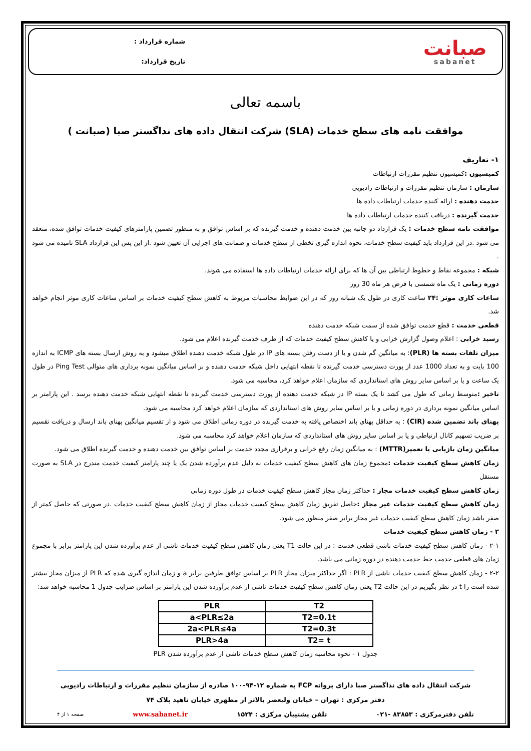صبانت
sabanet
شماره قرارداد :
تاریخ قرارداد:
باسمه تعالی
موافقت نامه های سطح خدمات (SLA) شرکت انتقال داده های نداگستر صبا (صبانت )
۱- تعاریف
کمیسیون : کمیسیون تنظیم مقررات ارتباطات
سازمان : سازمان تنظیم مقررات و ارتباطات رادیویی
خدمت دهنده : ارائه کننده خدمات ارتباطات داده ها
خدمت گیرنده : دریافت کننده خدمات ارتباطات داده ها
موافقت نامه سطح خدمات : یک قرارداد دو جانبه بین خدمت دهنده و خدمت گیرنده که بر اساس توافق و به منظور تضمین پارامترهای کیفیت خدمات توافق شده، منعقد می شود .در این قرارداد باید کیفیت سطح خدمات، نحوه اندازه گیری تخطی از سطح خدمات و ضمانت های اجرایی آن تعیین شود .از این پس این قرارداد SLA نامیده می شود .
شبکه : مجموعه نقاط و خطوط ارتباطی بین آن ها که برای ارائه خدمات ارتباطات داده ها استفاده می شوند.
دوره زمانی : یک ماه شمسی با فرض هر ماه 30 روز
ساعات کاری موثر :۲۴ ساعت کاری در طول یک شبانه روز که در این ضوابط محاسبات مربوط به کاهش سطح کیفیت خدمات بر اساس ساعات کاری موثر انجام خواهد شد.
قطعی خدمت : قطع خدمت توافق شده از سمت شبکه خدمت دهنده
رسید خرابی : اعلام وصول گزارش خرابی و یا کاهش سطح کیفیت خدمات که از طرف خدمت گیرنده اعلام می شود.
میزان تلفات بسته ها (PLR): به میانگین گم شدن و یا از دست رفتن بسته های IP در طول شبکه خدمت دهنده اطلاق میشود و به روش ارسال بسته های ICMP به اندازه 100 بایت و به تعداد 1000 عدد از پورت دسترسی خدمت گیرنده تا نقطه انتهایی داخل شبکه خدمت دهنده و بر اساس میانگین نمونه برداری های متوالی Ping Test در طول یک ساعت و یا بر اساس سایر روش های استانداردی که سازمان اعلام خواهد کرد، محاسبه می شود.
تاخیر : متوسط زمانی که طول می کشد تا یک بسته IP در شبکه خدمت دهنده از پورت دسترسی خدمت گیرنده تا نقطه انتهایی شبکه خدمت دهنده برسد . این پارامتر بر اساس میانگین نمونه برداری در دوره زمانی و یا بر اساس سایر روش های استانداردی که سازمان اعلام خواهد کرد محاسبه می شود.
پهنای باند تضمین شده (CIR) : به حداقل پهنای باند اختصاص یافته به خدمت گیرنده در دوره زمانی اطلاق می شود و از تقسیم میانگین پهنای باند ارسال و دریافت تقسیم بر ضریب تسهیم کانال ارتباطی و یا بر اساس سایر روش های استانداردی که سازمان اعلام خواهد کرد محاسبه می شود.
میانگین زمان بازیابی یا تعمیر(MTTR) : به میانگین زمان رفع خرابی و برقراری مجدد خدمت بر اساس توافق بین خدمت دهنده و خدمت گیرنده اطلاق می شود.
زمان کاهش سطح کیفیت خدمات : مجموع زمان های کاهش سطح کیفیت خدمات به دلیل عدم برآورده شدن یک یا چند پارامتر کیفیت خدمت مندرج در SLA به صورت مستقل
زمان کاهش سطح کیفیت خدمات مجاز : حداکثر زمان مجاز کاهش سطح کیفیت خدمات در طول دوره زمانی
زمان کاهش سطح کیفیت خدمات غیر مجاز : حاصل تفریق زمان کاهش سطح کیفیت خدمات مجاز از زمان کاهش سطح کیفیت خدمات .در صورتی که حاصل کمتر از صفر باشد زمان کاهش سطح کیفیت خدمات غیر مجاز برابر صفر منظور می شود.
۲ - زمان کاهش سطح کیفیت خدمات
۲-۱ - زمان کاهش سطح کیفیت خدمات ناشی قطعی خدمت : در این حالت T1 یعنی زمان کاهش سطح کیفیت خدمات ناشی از عدم برآورده شدن این پارامتر برابر با مجموع زمان های قطعی خدمت خط خدمت دهنده در دوره زمانی می باشد.
۲-۲ - زمان کاهش سطح کیفیت خدمات ناشی از PLR : اگر حداکثر میزان مجاز PLR بر اساس توافق طرفین برابر a و زمان اندازه گیری شده که PLR از میزان مجاز بیشتر شده است را t در نظر بگیریم در این حالت T2 یعنی زمان کاهش سطح کیفیت خدمات ناشی از عدم برآورده شدن این پارامتر بر اساس ضرایب جدول 1 محاسبه خواهد شد:
| PLR | T2 |
| a<PLR≤2a | T2=0.1t |
| 2a<PLR≤4a | T2=0.3t |
| PLR>4a | T2= t |
جدول ۱ - نحوه محاسبه زمان کاهش سطح خدمات ناشی از عدم برآورده شدن PLR
شرکت انتقال داده های نداگستر صبا دارای پروانه FCP به شماره ۱۲-۹۴-۱۰۰ صادره از سازمان تنظیم مقررات و ارتباطات رادیویی
دفتر مرکزی : تهران – خیابان ولیعصر بالاتر از مطهری خیابان ناهید پلاک ۷۴
تلفن دفترمرکزی : ۸۳۸۵۳ -۰۲۱ تلفن پشتیبان مرکزی : ۱۵۲۴ www.sabanet.ir صفحه ۱ از ۴